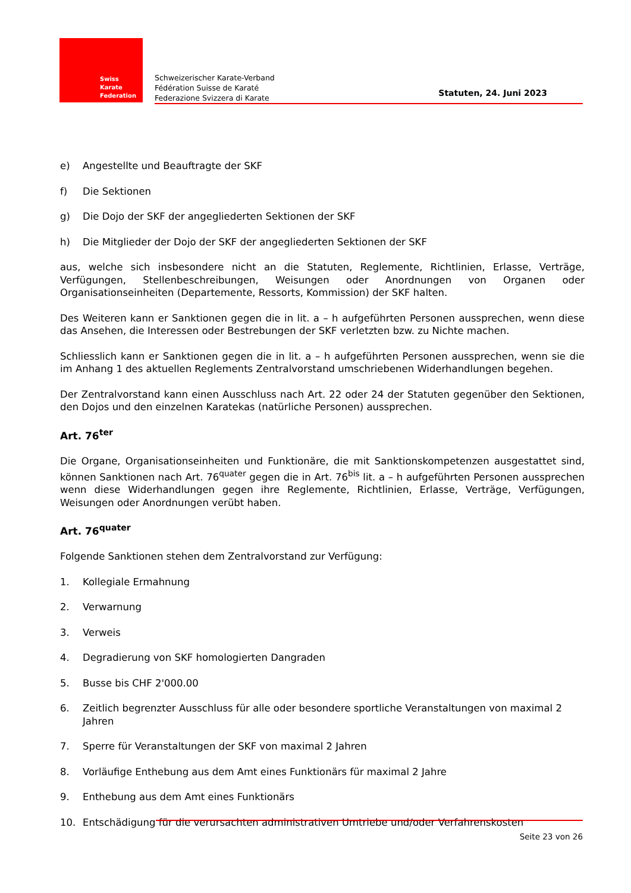Swiss Karate
Federation
Schweizerischer Karate-Verband
Fédération Suisse de Karaté
Federazione Svizzera di Karate
Statuten, 24. Juni 2023
e) Angestellte und Beauftragte der SKF
f) Die Sektionen
g) Die Dojo der SKF der angegliederten Sektionen der SKF
h) Die Mitglieder der Dojo der SKF der angegliederten Sektionen der SKF
aus, welche sich insbesondere nicht an die Statuten, Reglemente, Richtlinien, Erlasse, Verträge, Verfügungen, Stellenbeschreibungen, Weisungen oder Anordnungen von Organen oder Organisationseinheiten (Departemente, Ressorts, Kommission) der SKF halten.
Des Weiteren kann er Sanktionen gegen die in lit. a – h aufgeführten Personen aussprechen, wenn diese das Ansehen, die Interessen oder Bestrebungen der SKF verletzten bzw. zu Nichte machen.
Schliesslich kann er Sanktionen gegen die in lit. a – h aufgeführten Personen aussprechen, wenn sie die im Anhang 1 des aktuellen Reglements Zentralvorstand umschriebenen Widerhandlungen begehen.
Der Zentralvorstand kann einen Ausschluss nach Art. 22 oder 24 der Statuten gegenüber den Sektionen, den Dojos und den einzelnen Karatekas (natürliche Personen) aussprechen.
Art. 76<sup>ter</sup>
Die Organe, Organisationseinheiten und Funktionäre, die mit Sanktionskompetenzen ausgestattet sind, können Sanktionen nach Art. 76<sup>quater</sup> gegen die in Art. 76<sup>bis</sup> lit. a – h aufgeführten Personen aussprechen wenn diese Widerhandlungen gegen ihre Reglemente, Richtlinien, Erlasse, Verträge, Verfügungen, Weisungen oder Anordnungen verübt haben.
Art. 76<sup>quater</sup>
Folgende Sanktionen stehen dem Zentralvorstand zur Verfügung:
1. Kollegiale Ermahnung
2. Verwarnung
3. Verweis
4. Degradierung von SKF homologierten Dangraden
5. Busse bis CHF 2'000.00
6. Zeitlich begrenzter Ausschluss für alle oder besondere sportliche Veranstaltungen von maximal 2 Jahren
7. Sperre für Veranstaltungen der SKF von maximal 2 Jahren
8. Vorläufige Enthebung aus dem Amt eines Funktionärs für maximal 2 Jahre
9. Enthebung aus dem Amt eines Funktionärs
10. Entschädigung für die verursachten administrativen Umtriebe und/oder Verfahrenskosten
Seite 23 von 26